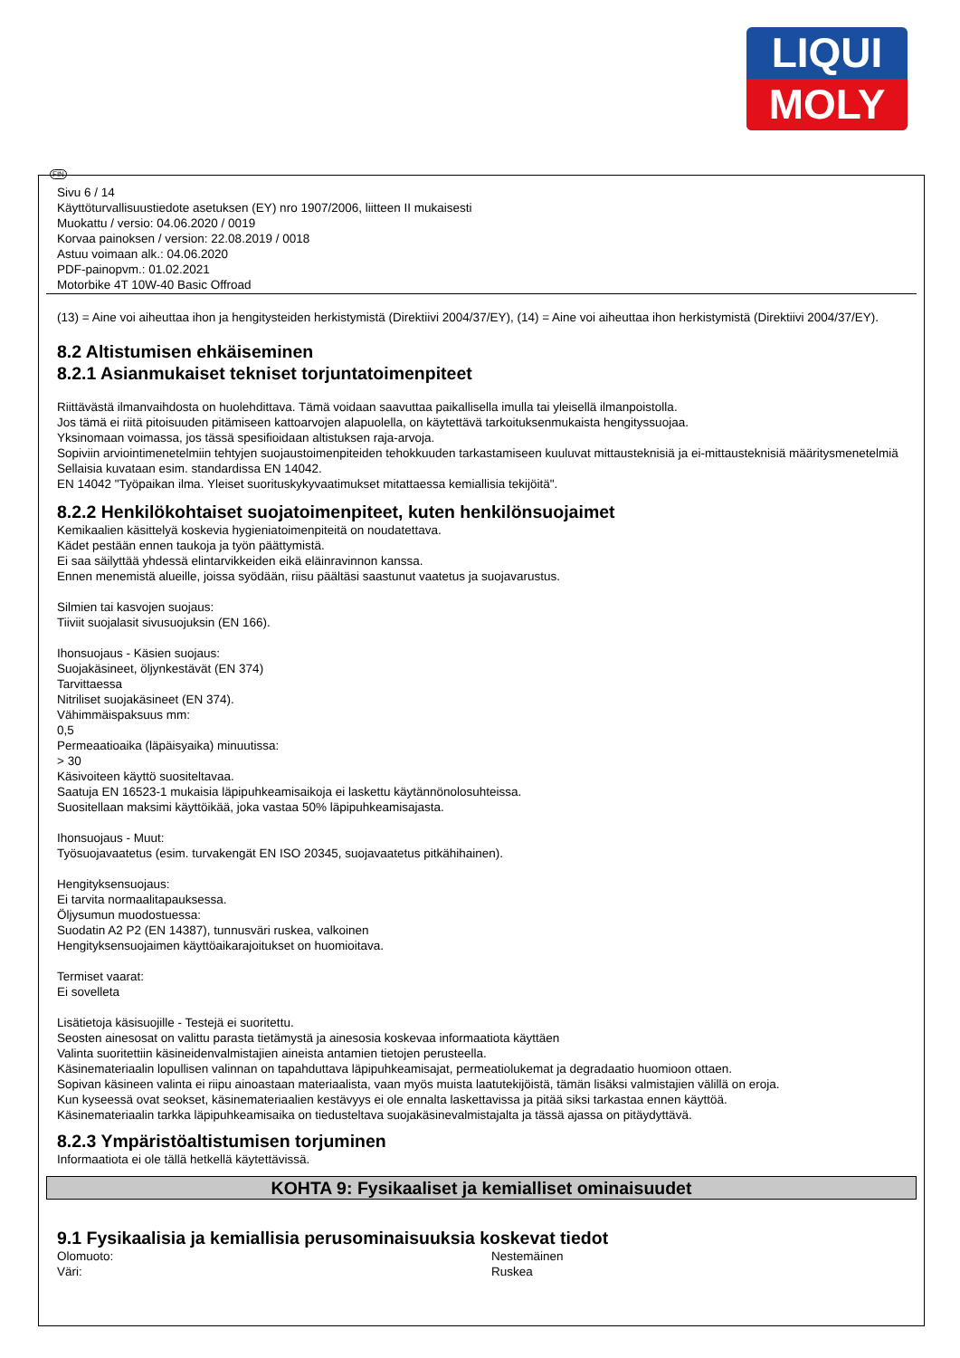LIQUI
MOLY
FIN
Sivu 6 / 14
Käyttöturvallisuustiedote asetuksen (EY) nro 1907/2006, liitteen II mukaisesti
Muokattu / versio: 04.06.2020 / 0019
Korvaa painoksen / version: 22.08.2019 / 0018
Astuu voimaan alk.: 04.06.2020
PDF-painopvm.: 01.02.2021
Motorbike 4T 10W-40 Basic Offroad
(13) = Aine voi aiheuttaa ihon ja hengitysteiden herkistymistä (Direktiivi 2004/37/EY), (14) = Aine voi aiheuttaa ihon herkistymistä (Direktiivi 2004/37/EY).
8.2 Altistumisen ehkäiseminen
8.2.1 Asianmukaiset tekniset torjuntatoimenpiteet
Riittävästä ilmanvaihdosta on huolehdittava. Tämä voidaan saavuttaa paikallisella imulla tai yleisellä ilmanpoistolla.
Jos tämä ei riitä pitoisuuden pitämiseen kattoarvojen alapuolella, on käytettävä tarkoituksenmukaista hengityssuojaa.
Yksinomaan voimassa, jos tässä spesifioidaan altistuksen raja-arvoja.
Sopiviin arviointimenetelmiin tehtyjen suojaustoimenpiteiden tehokkuuden tarkastamiseen kuuluvat mittausteknisiä ja ei-mittausteknisiä määritysmenetelmiä
Sellaisia kuvataan esim. standardissa EN 14042.
EN 14042 "Työpaikan ilma. Yleiset suorituskykyvaatimukset mitattaessa kemiallisia tekijöitä".
8.2.2 Henkilökohtaiset suojatoimenpiteet, kuten henkilönsuojaimet
Kemikaalien käsittelyä koskevia hygieniatoimenpiteitä on noudatettava.
Kädet pestään ennen taukoja ja työn päättymistä.
Ei saa säilyttää yhdessä elintarvikkeiden eikä eläinravinnon kanssa.
Ennen menemistä alueille, joissa syödään, riisu päältäsi saastunut vaatetus ja suojavarustus.
Silmien tai kasvojen suojaus:
Tiiviit suojalasit sivusuojuksin (EN 166).
Ihonsuojaus - Käsien suojaus:
Suojakäsineet, öljynkestävät (EN 374)
Tarvittaessa
Nitriliset suojakäsineet (EN 374).
Vähimmäispaksuus mm:
0,5
Permeaatioaika (läpäisyaika) minuutissa:
> 30
Käsivoiteen käyttö suositeltavaa.
Saatuja EN 16523-1 mukaisia läpipuhkeamisaikoja ei laskettu käytännönolosuhteissa.
Suositellaan maksimi käyttöikää, joka vastaa 50% läpipuhkeamisajasta.
Ihonsuojaus - Muut:
Työsuojavaatetus (esim. turvakengät EN ISO 20345, suojavaatetus pitkähihainen).
Hengityksensuojaus:
Ei tarvita normaalitapauksessa.
Öljysumun muodostuessa:
Suodatin A2 P2 (EN 14387), tunnusväri ruskea, valkoinen
Hengityksensuojaimen käyttöaikarajoitukset on huomioitava.
Termiset vaarat:
Ei sovelleta
Lisätietoja käsisuojille - Testejä ei suoritettu.
Seosten ainesosat on valittu parasta tietämystä ja ainesosia koskevaa informaatiota käyttäen
Valinta suoritettiin käsineidenvalmistajien aineista antamien tietojen perusteella.
Käsinemateriaalin lopullisen valinnan on tapahduttava läpipuhkeamisajat, permeatiolukemat ja degradaatio huomioon ottaen.
Sopivan käsineen valinta ei riipu ainoastaan materiaalista, vaan myös muista laatutekijöistä, tämän lisäksi valmistajien välillä on eroja.
Kun kyseessä ovat seokset, käsinemateriaalien kestävyys ei ole ennalta laskettavissa ja pitää siksi tarkastaa ennen käyttöä.
Käsinemateriaalin tarkka läpipuhkeamisaika on tiedusteltava suojakäsinevalmistajalta ja tässä ajassa on pitäydyttävä.
8.2.3 Ympäristöaltistumisen torjuminen
Informaatiota ei ole tällä hetkellä käytettävissä.
KOHTA 9: Fysikaaliset ja kemialliset ominaisuudet
9.1 Fysikaalisia ja kemiallisia perusominaisuuksia koskevat tiedot
Olomuoto: Nestemäinen
Väri: Ruskea